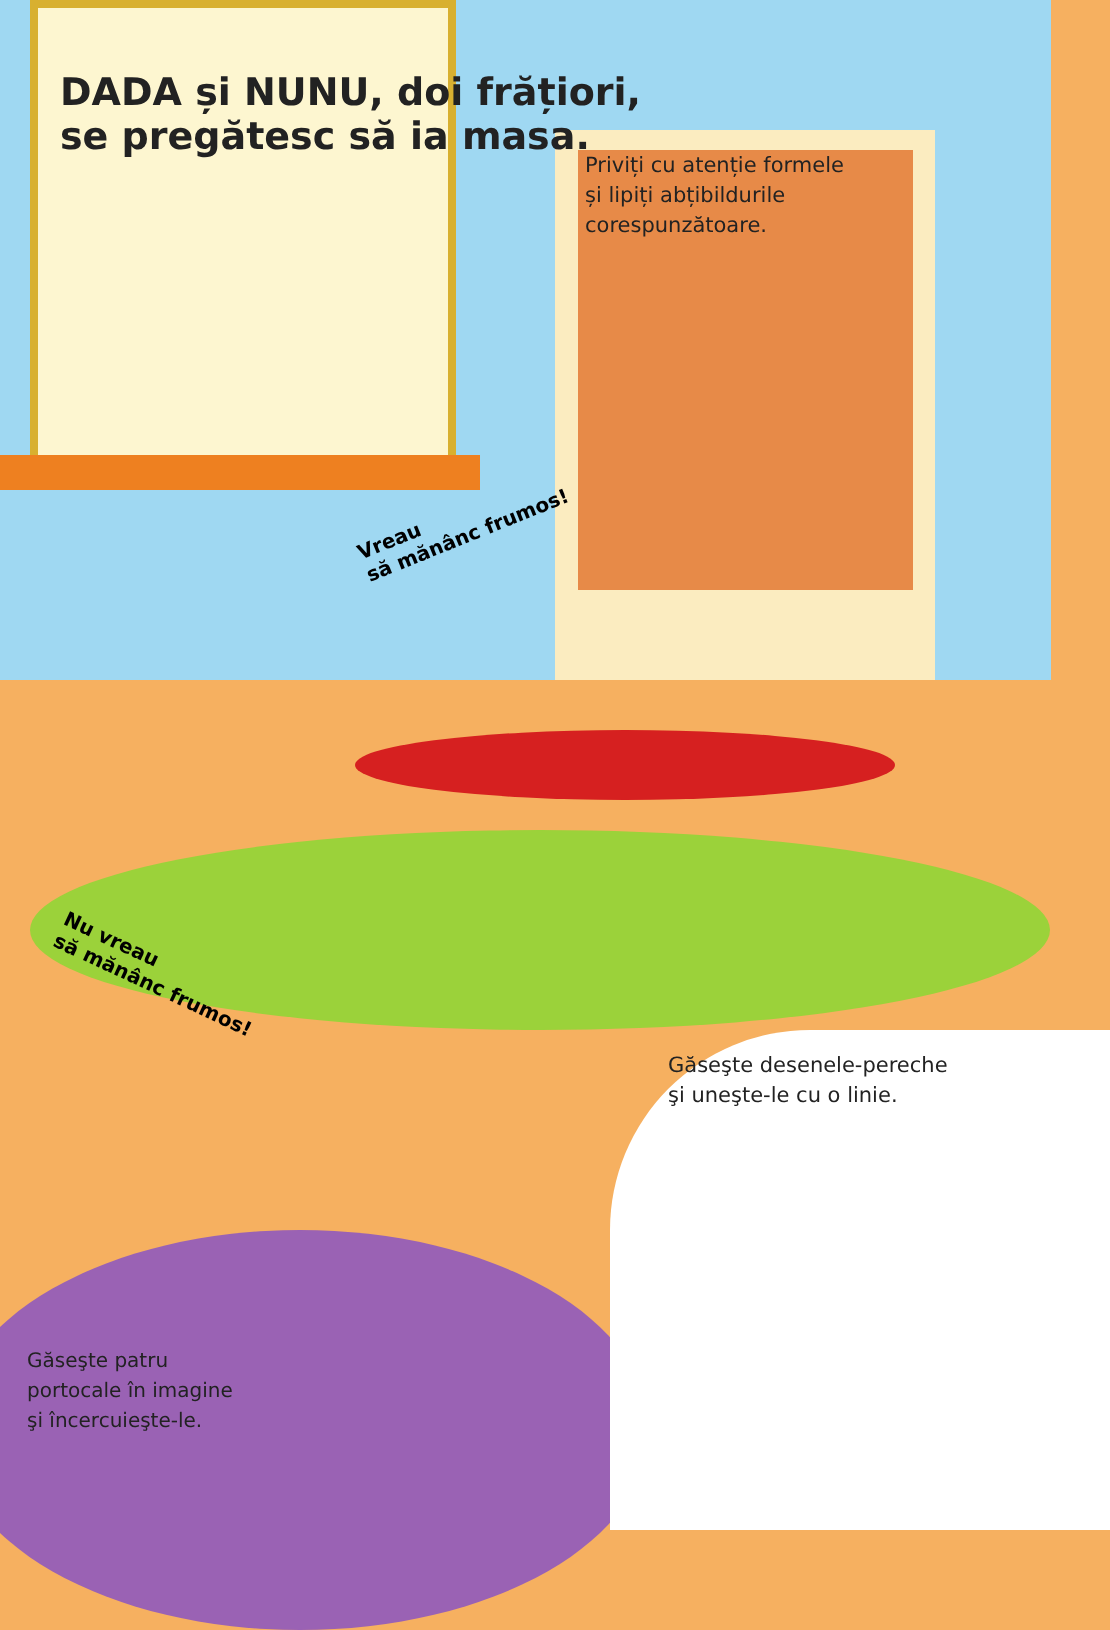DADA și NUNU, doi frățiori,
se pregătesc să ia masa.
Priviți cu atenție formele
și lipiți abțibildurile
corespunzătoare.
Vreau
să mănânc frumos!
Nu vreau
să mănânc frumos!
Găseşte desenele-pereche
şi uneşte-le cu o linie.
Găseşte patru
portocale în imagine
şi încercuieşte-le.